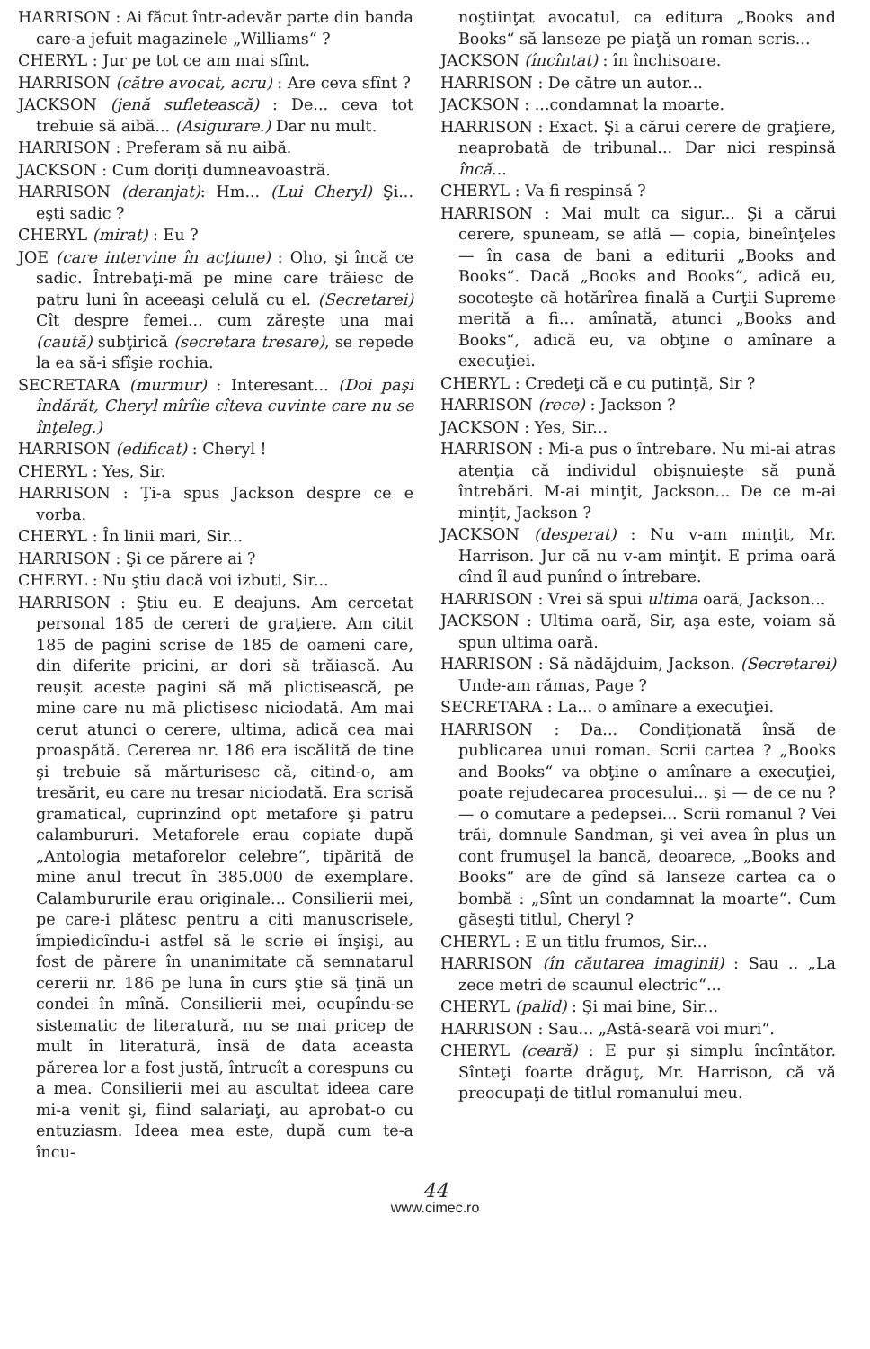HARRISON : Ai făcut într-adevăr parte din banda care-a jefuit magazinele „Williams“ ?
CHERYL : Jur pe tot ce am mai sfînt.
HARRISON (către avocat, acru) : Are ceva sfînt ?
JACKSON (jenă sufletească) : De... ceva tot trebuie să aibă... (Asigurare.) Dar nu mult.
HARRISON : Preferam să nu aibă.
JACKSON : Cum doriţi dumneavoastră.
HARRISON (deranjat): Hm... (Lui Cheryl) Şi... eşti sadic ?
CHERYL (mirat) : Eu ?
JOE (care intervine în acţiune) : Oho, şi încă ce sadic. Întrebaţi-mă pe mine care trăiesc de patru luni în aceeaşi celulă cu el. (Secretarei) Cît despre femei... cum zăreşte una mai (caută) subţirică (secretara tresare), se repede la ea să-i sfîşie rochia.
SECRETARA (murmur) : Interesant... (Doi paşi îndărăt, Cheryl mîrîie cîteva cuvinte care nu se înţeleg.)
HARRISON (edificat) : Cheryl !
CHERYL : Yes, Sir.
HARRISON : Ţi-a spus Jackson despre ce e vorba.
CHERYL : În linii mari, Sir...
HARRISON : Şi ce părere ai ?
CHERYL : Nu ştiu dacă voi izbuti, Sir...
HARRISON : Ştiu eu. E deajuns. Am cercetat personal 185 de cereri de graţiere. Am citit 185 de pagini scrise de 185 de oameni care, din diferite pricini, ar dori să trăiască. Au reuşit aceste pagini să mă plictisească, pe mine care nu mă plictisesc niciodată. Am mai cerut atunci o cerere, ultima, adică cea mai proaspătă. Cererea nr. 186 era iscălită de tine şi trebuie să mărturisesc că, citind-o, am tresărit, eu care nu tresar niciodată. Era scrisă gramatical, cuprinzînd opt metafore şi patru calambururi. Metaforele erau copiate după „Antologia metaforelor celebre“, tipărită de mine anul trecut în 385.000 de exemplare. Calambururile erau originale... Consilierii mei, pe care-i plătesc pentru a citi manuscrisele, împiedicîndu-i astfel să le scrie ei înşişi, au fost de părere în unanimitate că semnatarul cererii nr. 186 pe luna în curs ştie să ţină un condei în mînă. Consilierii mei, ocupîndu-se sistematic de literatură, nu se mai pricep de mult în literatură, însă de data aceasta părerea lor a fost justă, întrucît a corespuns cu a mea. Consilierii mei au ascultat ideea care mi-a venit şi, fiind salariaţi, au aprobat-o cu entuziasm. Ideea mea este, după cum te-a încu-
noştiinţat avocatul, ca editura „Books and Books“ să lanseze pe piaţă un roman scris...
JACKSON (încîntat) : în închisoare.
HARRISON : De către un autor...
JACKSON : ...condamnat la moarte.
HARRISON : Exact. Şi a cărui cerere de graţiere, neaprobată de tribunal... Dar nici respinsă încă...
CHERYL : Va fi respinsă ?
HARRISON : Mai mult ca sigur... Şi a cărui cerere, spuneam, se află — copia, bineînţeles — în casa de bani a editurii „Books and Books“. Dacă „Books and Books“, adică eu, socoteşte că hotărîrea finală a Curţii Supreme merită a fi... amînată, atunci „Books and Books“, adică eu, va obţine o amînare a execuţiei.
CHERYL : Credeţi că e cu putinţă, Sir ?
HARRISON (rece) : Jackson ?
JACKSON : Yes, Sir...
HARRISON : Mi-a pus o întrebare. Nu mi-ai atras atenţia că individul obişnuieşte să pună întrebări. M-ai minţit, Jackson... De ce m-ai minţit, Jackson ?
JACKSON (desperat) : Nu v-am minţit, Mr. Harrison. Jur că nu v-am minţit. E prima oară cînd îl aud punînd o întrebare.
HARRISON : Vrei să spui ultima oară, Jackson...
JACKSON : Ultima oară, Sir, aşa este, voiam să spun ultima oară.
HARRISON : Să nădăjduim, Jackson. (Secretarei) Unde-am rămas, Page ?
SECRETARA : La... o amînare a execuţiei.
HARRISON : Da... Condiţionată însă de publicarea unui roman. Scrii cartea ? „Books and Books“ va obţine o amînare a execuţiei, poate rejudecarea procesului... şi — de ce nu ? — o comutare a pedepsei... Scrii romanul ? Vei trăi, domnule Sandman, şi vei avea în plus un cont frumuşel la bancă, deoarece, „Books and Books“ are de gînd să lanseze cartea ca o bombă : „Sînt un condamnat la moarte“. Cum găseşti titlul, Cheryl ?
CHERYL : E un titlu frumos, Sir...
HARRISON (în căutarea imaginii) : Sau .. „La zece metri de scaunul electric“...
CHERYL (palid) : Şi mai bine, Sir...
HARRISON : Sau... „Astă-seară voi muri“.
CHERYL (ceară) : E pur şi simplu încîntător. Sînteţi foarte drăguţ, Mr. Harrison, că vă preocupaţi de titlul romanului meu.
44
www.cimec.ro